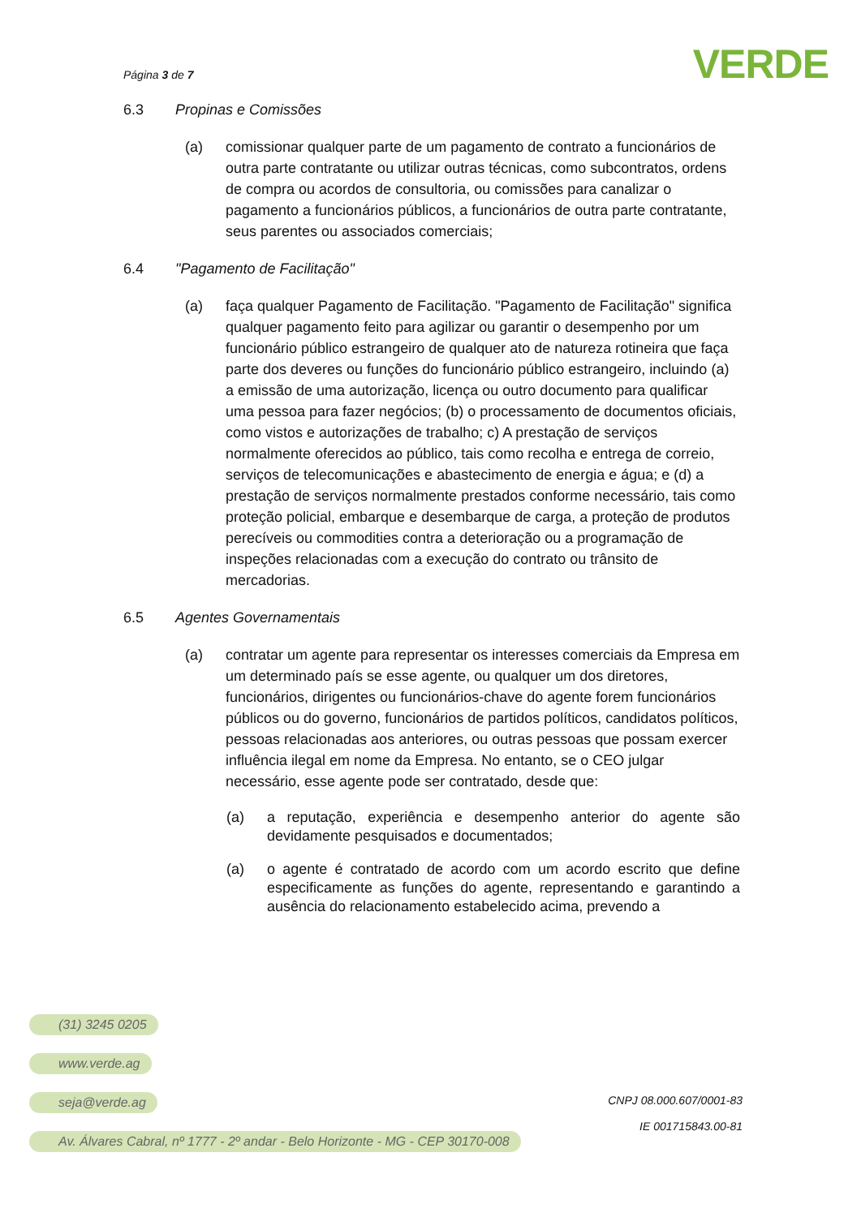Página 3 de 7
VERDE
6.3 Propinas e Comissões
(a) comissionar qualquer parte de um pagamento de contrato a funcionários de outra parte contratante ou utilizar outras técnicas, como subcontratos, ordens de compra ou acordos de consultoria, ou comissões para canalizar o pagamento a funcionários públicos, a funcionários de outra parte contratante, seus parentes ou associados comerciais;
6.4 "Pagamento de Facilitação"
(a) faça qualquer Pagamento de Facilitação. "Pagamento de Facilitação" significa qualquer pagamento feito para agilizar ou garantir o desempenho por um funcionário público estrangeiro de qualquer ato de natureza rotineira que faça parte dos deveres ou funções do funcionário público estrangeiro, incluindo (a) a emissão de uma autorização, licença ou outro documento para qualificar uma pessoa para fazer negócios; (b) o processamento de documentos oficiais, como vistos e autorizações de trabalho; c) A prestação de serviços normalmente oferecidos ao público, tais como recolha e entrega de correio, serviços de telecomunicações e abastecimento de energia e água; e (d) a prestação de serviços normalmente prestados conforme necessário, tais como proteção policial, embarque e desembarque de carga, a proteção de produtos perecíveis ou commodities contra a deterioração ou a programação de inspeções relacionadas com a execução do contrato ou trânsito de mercadorias.
6.5 Agentes Governamentais
(a) contratar um agente para representar os interesses comerciais da Empresa em um determinado país se esse agente, ou qualquer um dos diretores, funcionários, dirigentes ou funcionários-chave do agente forem funcionários públicos ou do governo, funcionários de partidos políticos, candidatos políticos, pessoas relacionadas aos anteriores, ou outras pessoas que possam exercer influência ilegal em nome da Empresa. No entanto, se o CEO julgar necessário, esse agente pode ser contratado, desde que:
(a) a reputação, experiência e desempenho anterior do agente são devidamente pesquisados e documentados;
(a) o agente é contratado de acordo com um acordo escrito que define especificamente as funções do agente, representando e garantindo a ausência do relacionamento estabelecido acima, prevendo a
(31) 3245 0205
www.verde.ag
seja@verde.ag
Av. Álvares Cabral, nº 1777 - 2º andar - Belo Horizonte - MG - CEP 30170-008
CNPJ 08.000.607/0001-83
IE 001715843.00-81